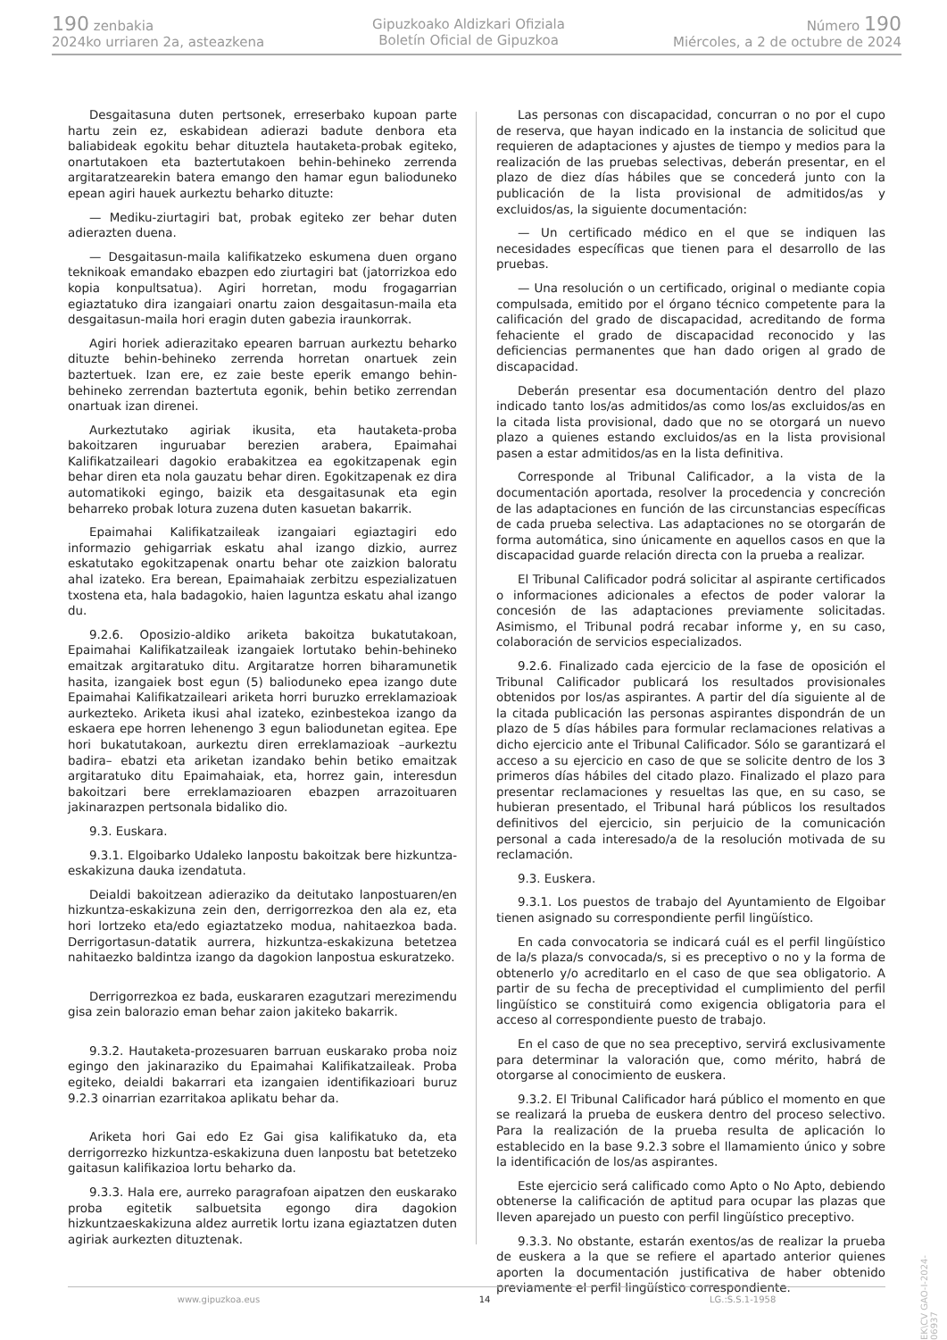190 zenbakia
2024ko urriaren 2a, asteazkena
Gipuzkoako Aldizkari Ofiziala
Boletín Oficial de Gipuzkoa
Número 190
Miércoles, a 2 de octubre de 2024
Desgaitasuna duten pertsonek, erreserbako kupoan parte hartu zein ez, eskabidean adierazi badute denbora eta baliabideak egokitu behar dituztela hautaketa-probak egiteko, onartutakoen eta baztertutakoen behin-behineko zerrenda argitaratzearekin batera emango den hamar egun balioduneko epean agiri hauek aurkeztu beharko dituzte:
— Mediku-ziurtagiri bat, probak egiteko zer behar duten adierazten duena.
— Desgaitasun-maila kalifikatzeko eskumena duen organo teknikoak emandako ebazpen edo ziurtagiri bat (jatorrizkoa edo kopia konpultsatua). Agiri horretan, modu frogagarrian egiaztatuko dira izangaiari onartu zaion desgaitasun-maila eta desgaitasun-maila hori eragin duten gabezia iraunkorrak.
Agiri horiek adierazitako epearen barruan aurkeztu beharko dituzte behin-behineko zerrenda horretan onartuek zein baztertuek. Izan ere, ez zaie beste eperik emango behin-behineko zerrendan baztertuta egonik, behin betiko zerrendan onartuak izan direnei.
Aurkeztutako agiriak ikusita, eta hautaketa-proba bakoitzaren inguruabar berezien arabera, Epaimahai Kalifikatzaileari dagokio erabakitzea ea egokitzapenak egin behar diren eta nola gauzatu behar diren. Egokitzapenak ez dira automatikoki egingo, baizik eta desgaitasunak eta egin beharreko probak lotura zuzena duten kasuetan bakarrik.
Epaimahai Kalifikatzaileak izangaiari egiaztagiri edo informazio gehigarriak eskatu ahal izango dizkio, aurrez eskatutako egokitzapenak onartu behar ote zaizkion baloratu ahal izateko. Era berean, Epaimahaiak zerbitzu espezializatuen txostena eta, hala badagokio, haien laguntza eskatu ahal izango du.
9.2.6. Oposizio-aldiko ariketa bakoitza bukatutakoan, Epaimahai Kalifikatzaileak izangaiek lortutako behin-behineko emaitzak argitaratuko ditu. Argitaratze horren biharamunetik hasita, izangaiek bost egun (5) balioduneko epea izango dute Epaimahai Kalifikatzaileari ariketa horri buruzko erreklamazioak aurkezteko. Ariketa ikusi ahal izateko, ezinbestekoa izango da eskaera epe horren lehenengo 3 egun baliodunetan egitea. Epe hori bukatutakoan, aurkeztu diren erreklamazioak –aurkeztu badira– ebatzi eta ariketan izandako behin betiko emaitzak argitaratuko ditu Epaimahaiak, eta, horrez gain, interesdun bakoitzari bere erreklamazioaren ebazpen arrazoituaren jakinarazpen pertsonala bidaliko dio.
9.3. Euskara.
9.3.1. Elgoibarko Udaleko lanpostu bakoitzak bere hizkuntza-eskakizuna dauka izendatuta.
Deialdi bakoitzean adieraziko da deitutako lanpostuaren/en hizkuntza-eskakizuna zein den, derrigorrezkoa den ala ez, eta hori lortzeko eta/edo egiaztatzeko modua, nahitaezkoa bada. Derrigortasun-datatik aurrera, hizkuntza-eskakizuna betetzea nahitaezko baldintza izango da dagokion lanpostua eskuratzeko.
Derrigorrezkoa ez bada, euskararen ezagutzari merezimendu gisa zein balorazio eman behar zaion jakiteko bakarrik.
9.3.2. Hautaketa-prozesuaren barruan euskarako proba noiz egingo den jakinaraziko du Epaimahai Kalifikatzaileak. Proba egiteko, deialdi bakarrari eta izangaien identifikazioari buruz 9.2.3 oinarrian ezarritakoa aplikatu behar da.
Ariketa hori Gai edo Ez Gai gisa kalifikatuko da, eta derrigorrezko hizkuntza-eskakizuna duen lanpostu bat betetzeko gaitasun kalifikazioa lortu beharko da.
9.3.3. Hala ere, aurreko paragrafoan aipatzen den euskarako proba egitetik salbuetsita egongo dira dagokion hizkuntzaeskakizuna aldez aurretik lortu izana egiaztatzen duten agiriak aurkezten dituztenak.
Las personas con discapacidad, concurran o no por el cupo de reserva, que hayan indicado en la instancia de solicitud que requieren de adaptaciones y ajustes de tiempo y medios para la realización de las pruebas selectivas, deberán presentar, en el plazo de diez días hábiles que se concederá junto con la publicación de la lista provisional de admitidos/as y excluidos/as, la siguiente documentación:
— Un certificado médico en el que se indiquen las necesidades específicas que tienen para el desarrollo de las pruebas.
— Una resolución o un certificado, original o mediante copia compulsada, emitido por el órgano técnico competente para la calificación del grado de discapacidad, acreditando de forma fehaciente el grado de discapacidad reconocido y las deficiencias permanentes que han dado origen al grado de discapacidad.
Deberán presentar esa documentación dentro del plazo indicado tanto los/as admitidos/as como los/as excluidos/as en la citada lista provisional, dado que no se otorgará un nuevo plazo a quienes estando excluidos/as en la lista provisional pasen a estar admitidos/as en la lista definitiva.
Corresponde al Tribunal Calificador, a la vista de la documentación aportada, resolver la procedencia y concreción de las adaptaciones en función de las circunstancias específicas de cada prueba selectiva. Las adaptaciones no se otorgarán de forma automática, sino únicamente en aquellos casos en que la discapacidad guarde relación directa con la prueba a realizar.
El Tribunal Calificador podrá solicitar al aspirante certificados o informaciones adicionales a efectos de poder valorar la concesión de las adaptaciones previamente solicitadas. Asimismo, el Tribunal podrá recabar informe y, en su caso, colaboración de servicios especializados.
9.2.6. Finalizado cada ejercicio de la fase de oposición el Tribunal Calificador publicará los resultados provisionales obtenidos por los/as aspirantes. A partir del día siguiente al de la citada publicación las personas aspirantes dispondrán de un plazo de 5 días hábiles para formular reclamaciones relativas a dicho ejercicio ante el Tribunal Calificador. Sólo se garantizará el acceso a su ejercicio en caso de que se solicite dentro de los 3 primeros días hábiles del citado plazo. Finalizado el plazo para presentar reclamaciones y resueltas las que, en su caso, se hubieran presentado, el Tribunal hará públicos los resultados definitivos del ejercicio, sin perjuicio de la comunicación personal a cada interesado/a de la resolución motivada de su reclamación.
9.3. Euskera.
9.3.1. Los puestos de trabajo del Ayuntamiento de Elgoibar tienen asignado su correspondiente perfil lingüístico.
En cada convocatoria se indicará cuál es el perfil lingüístico de la/s plaza/s convocada/s, si es preceptivo o no y la forma de obtenerlo y/o acreditarlo en el caso de que sea obligatorio. A partir de su fecha de preceptividad el cumplimiento del perfil lingüístico se constituirá como exigencia obligatoria para el acceso al correspondiente puesto de trabajo.
En el caso de que no sea preceptivo, servirá exclusivamente para determinar la valoración que, como mérito, habrá de otorgarse al conocimiento de euskera.
9.3.2. El Tribunal Calificador hará público el momento en que se realizará la prueba de euskera dentro del proceso selectivo. Para la realización de la prueba resulta de aplicación lo establecido en la base 9.2.3 sobre el llamamiento único y sobre la identificación de los/as aspirantes.
Este ejercicio será calificado como Apto o No Apto, debiendo obtenerse la calificación de aptitud para ocupar las plazas que lleven aparejado un puesto con perfil lingüístico preceptivo.
9.3.3. No obstante, estarán exentos/as de realizar la prueba de euskera a la que se refiere el apartado anterior quienes aporten la documentación justificativa de haber obtenido previamente el perfil lingüístico correspondiente.
EK\CV GAO-I-2024-06937
www.gipuzkoa.eus 14 LG.:S.S.1-1958